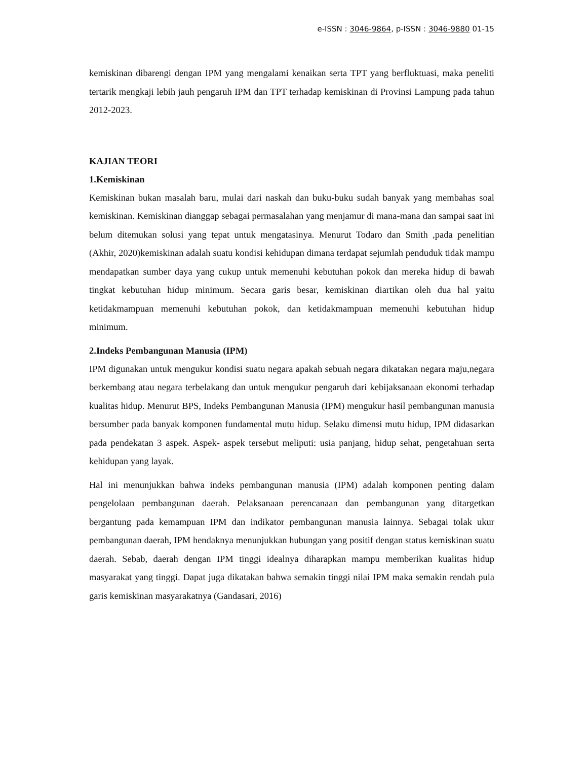e-ISSN : 3046-9864, p-ISSN : 3046-9880 01-15
kemiskinan dibarengi dengan IPM yang mengalami kenaikan serta TPT yang berfluktuasi, maka peneliti tertarik mengkaji lebih jauh pengaruh IPM dan TPT terhadap kemiskinan di Provinsi Lampung pada tahun 2012-2023.
KAJIAN TEORI
1.Kemiskinan
Kemiskinan bukan masalah baru, mulai dari naskah dan buku-buku sudah banyak yang membahas soal kemiskinan. Kemiskinan dianggap sebagai permasalahan yang menjamur di mana-mana dan sampai saat ini belum ditemukan solusi yang tepat untuk mengatasinya. Menurut Todaro dan Smith ,pada penelitian (Akhir, 2020)kemiskinan adalah suatu kondisi kehidupan dimana terdapat sejumlah penduduk tidak mampu mendapatkan sumber daya yang cukup untuk memenuhi kebutuhan pokok dan mereka hidup di bawah tingkat kebutuhan hidup minimum. Secara garis besar, kemiskinan diartikan oleh dua hal yaitu ketidakmampuan memenuhi kebutuhan pokok, dan ketidakmampuan memenuhi kebutuhan hidup minimum.
2.Indeks Pembangunan Manusia (IPM)
IPM digunakan untuk mengukur kondisi suatu negara apakah sebuah negara dikatakan negara maju,negara berkembang atau negara terbelakang dan untuk mengukur pengaruh dari kebijaksanaan ekonomi terhadap kualitas hidup. Menurut BPS, Indeks Pembangunan Manusia (IPM) mengukur hasil pembangunan manusia bersumber pada banyak komponen fundamental mutu hidup. Selaku dimensi mutu hidup, IPM didasarkan pada pendekatan 3 aspek. Aspek- aspek tersebut meliputi: usia panjang, hidup sehat, pengetahuan serta kehidupan yang layak.
Hal ini menunjukkan bahwa indeks pembangunan manusia (IPM) adalah komponen penting dalam pengelolaan pembangunan daerah. Pelaksanaan perencanaan dan pembangunan yang ditargetkan bergantung pada kemampuan IPM dan indikator pembangunan manusia lainnya. Sebagai tolak ukur pembangunan daerah, IPM hendaknya menunjukkan hubungan yang positif dengan status kemiskinan suatu daerah. Sebab, daerah dengan IPM tinggi idealnya diharapkan mampu memberikan kualitas hidup masyarakat yang tinggi. Dapat juga dikatakan bahwa semakin tinggi nilai IPM maka semakin rendah pula garis kemiskinan masyarakatnya (Gandasari, 2016)